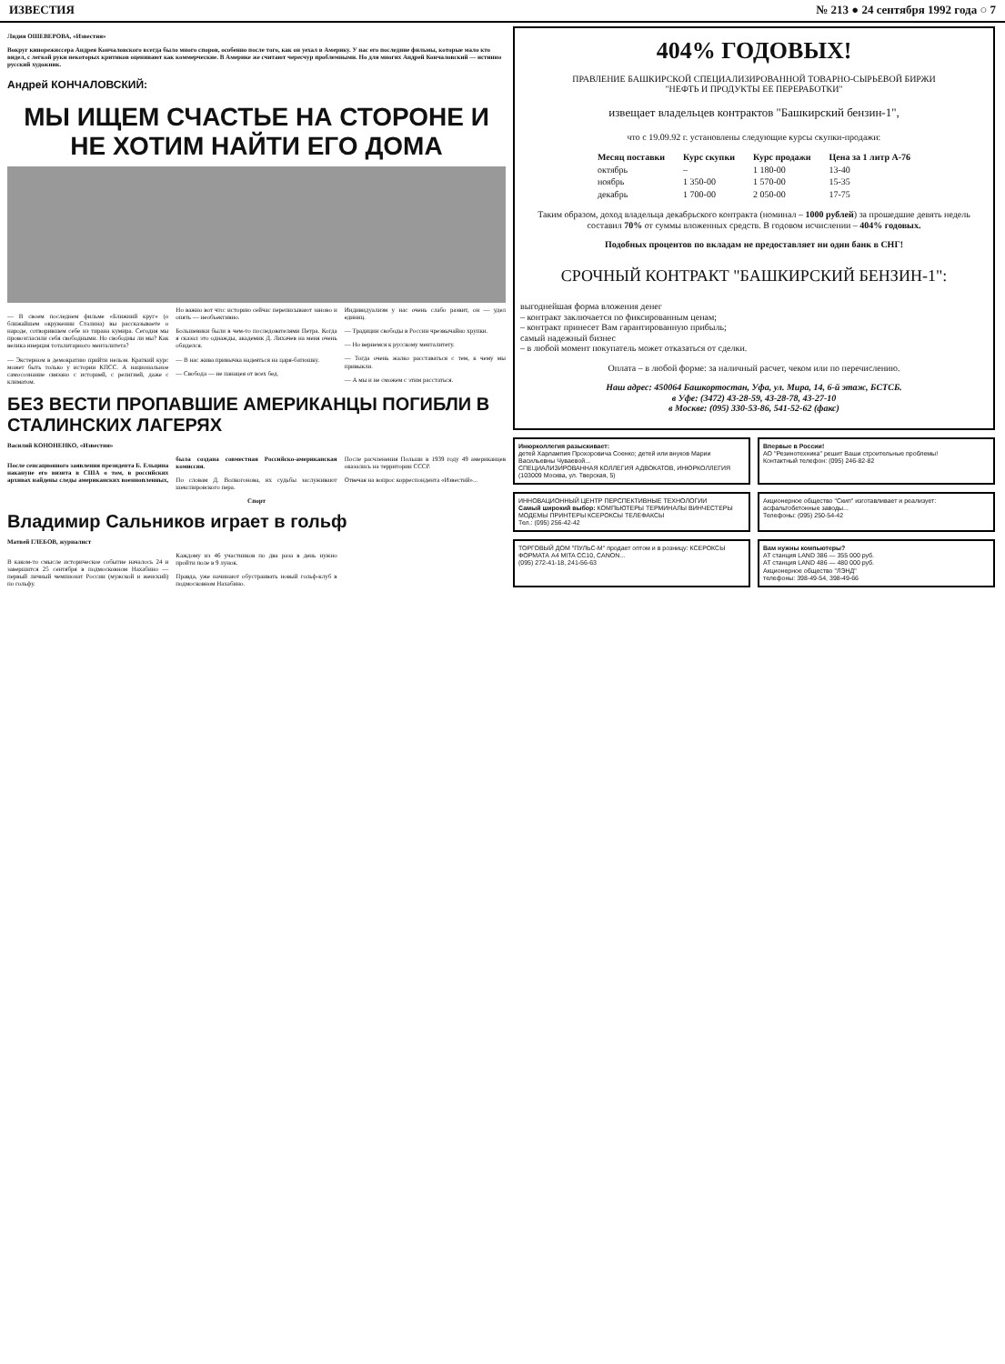ИЗВЕСТИЯ № 213 ● 24 сентября 1992 года ○ 7
Лидия ОШЕВЕРОВА, «Известия»
Вокруг кинорежиссера Андрея Кончаловского всегда было много споров, особенно после того, как он уехал в Америку. У нас его последние фильмы, которые мало кто видел, с легкой руки некоторых критиков оценивают как коммерческие. В Америке же считают чересчур проблемными. Но для многих Андрей Кончаловский — истинно русский художник.
Андрей КОНЧАЛОВСКИЙ:
МЫ ИЩЕМ СЧАСТЬЕ НА СТОРОНЕ И НЕ ХОТИМ НАЙТИ ЕГО ДОМА
— В своем последнем фильме «Ближний круг» (о ближайшем окружении Сталина) вы рассказываете о народе, сотворившем себе из тирана кумира. Сегодня мы провозгласили себя свободными. Но свободны ли мы? Как велика инерция тоталитарного менталитета?
— Экстерном в демократию прийти нельзя. Краткий курс может быть только у истории КПСС. А национальное самосознание связано с историей, с религией, даже с климатом.
Но важно вот что: историю сейчас переписывают заново и опять — необъективно.
Большевики были в чем-то последователями Петра. Когда я сказал это однажды, академик Д. Лихачев на меня очень обиделся.
— В нас жива привычка надеяться на царя-батюшку.
— Свобода — не панацея от всех бед.
Индивидуализм у нас очень слабо развит, он — удел единиц.
— Традиции свободы в России чрезвычайно хрупки.
— Но вернемся к русскому менталитету.
— Тогда очень жалко расставаться с тем, к чему мы привыкли.
— А мы и не сможем с этим расстаться.
БЕЗ ВЕСТИ ПРОПАВШИЕ АМЕРИКАНЦЫ ПОГИБЛИ В СТАЛИНСКИХ ЛАГЕРЯХ
Василий КОНОНЕНКО, «Известия»
После сенсационного заявления президента Б. Ельцина накануне его визита в США о том, в российских архивах найдены следы американских военнопленных, была создана совместная Российско-американская комиссия.
По словам Д. Волкогонова, их судьбы заслуживают шекспировского пера.
После расчленения Польши в 1939 году 49 американцев оказались на территории СССР.
Отвечая на вопрос корреспондента «Известий»...
Спорт
Владимир Сальников играет в гольф
Матвей ГЛЕБОВ, журналист
В каком-то смысле историческое событие началось 24 и завершится 25 сентября в подмосковном Нахабино — первый личный чемпионат России (мужской и женский) по гольфу.
Каждому из 46 участников по два раза в день нужно пройти поле в 9 лунок.
Правда, уже начинают обустраивать новый гольф-клуб в подмосковном Нахабино.
404% ГОДОВЫХ!
ПРАВЛЕНИЕ БАШКИРСКОЙ СПЕЦИАЛИЗИРОВАННОЙ ТОВАРНО-СЫРЬЕВОЙ БИРЖИ
"НЕФТЬ И ПРОДУКТЫ ЕЕ ПЕРЕРАБОТКИ"
извещает владельцев контрактов "Башкирский бензин-1",
что с 19.09.92 г. установлены следующие курсы скупки-продажи:
| Месяц поставки | Курс скупки | Курс продажи | Цена за 1 литр А-76 |
| --- | --- | --- | --- |
| октябрь | – | 1 180-00 | 13-40 |
| ноябрь | 1 350-00 | 1 570-00 | 15-35 |
| декабрь | 1 700-00 | 2 050-00 | 17-75 |
Таким образом, доход владельца декабрьского контракта (номинал – 1000 рублей) за прошедшие девять недель составил 70% от суммы вложенных средств. В годовом исчислении – 404% годовых.
Подобных процентов по вкладам не предоставляет ни один банк в СНГ!
СРОЧНЫЙ КОНТРАКТ "БАШКИРСКИЙ БЕНЗИН-1":
выгоднейшая форма вложения денег
– контракт заключается по фиксированным ценам;
– контракт принесет Вам гарантированную прибыль;
самый надежный бизнес
– в любой момент покупатель может отказаться от сделки.
Оплата – в любой форме: за наличный расчет, чеком или по перечислению.
Наш адрес: 450064 Башкортостан, Уфа, ул. Мира, 14, 6-й этаж, БСТСБ.
в Уфе: (3472) 43-28-59, 43-28-78, 43-27-10
в Москве: (095) 330-53-86, 541-52-62 (факс)
Инюрколлегия разыскивает:
детей Харлампия Прохоровича Соенко; детей или внуков Марии Васильевны Чуваевой...
СПЕЦИАЛИЗИРОВАННАЯ КОЛЛЕГИЯ АДВОКАТОВ, ИНЮРКОЛЛЕГИЯ (103009 Москва, ул. Тверская, 5)
Впервые в России!
АО "Резинотехника" решит Ваши строительные проблемы!
Контактный телефон: (095) 246-82-82
ИННОВАЦИОННЫЙ ЦЕНТР ПЕРСПЕКТИВНЫЕ ТЕХНОЛОГИИ
Самый широкий выбор: КОМПЬЮТЕРЫ ТЕРМИНАЛЫ ВИНЧЕСТЕРЫ МОДЕМЫ ПРИНТЕРЫ КСЕРОКСЫ ТЕЛЕФАКСЫ
Тел.: (095) 256-42-42
Акционерное общество "Скип" изготавливает и реализует: асфальтобетонные заводы...
Телефоны: (095) 250-54-42
ТОРГОВЫЙ ДОМ "ПУЛЬС-М" продает оптом и в розницу: КСЕРОКСЫ ФОРМАТА А4 MITA CC10, CANON...
(095) 272-41-18, 241-56-63
Вам нужны компьютеры?
AT станция LAND 386 — 355 000 руб.
AT станция LAND 486 — 480 000 руб.
Акционерное общество "ЛЭНД"
телефоны: 398-49-54, 398-49-66